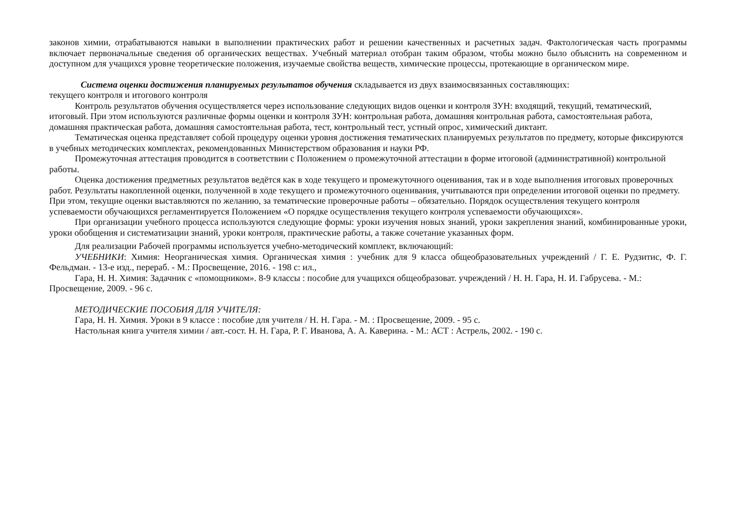законов химии, отрабатываются навыки в выполнении практических работ и решении качественных и расчетных задач. Фактологическая часть программы включает первоначальные сведения об органических веществах. Учебный материал отобран таким образом, чтобы можно было объяснить на современном и доступном для учащихся уровне теоретические положения, изучаемые свойства веществ, химические процессы, протекающие в органическом мире.
Система оценки достижения планируемых результатов обучения складывается из двух взаимосвязанных составляющих:
текущего контроля и итогового контроля
Контроль результатов обучения осуществляется через использование следующих видов оценки и контроля ЗУН: входящий, текущий, тематический, итоговый. При этом используются различные формы оценки и контроля ЗУН: контрольная работа, домашняя контрольная работа, самостоятельная работа, домашняя практическая работа, домашняя самостоятельная работа, тест, контрольный тест, устный опрос, химический диктант.
Тематическая оценка представляет собой процедуру оценки уровня достижения тематических планируемых результатов по предмету, которые фиксируются в учебных методических комплектах, рекомендованных Министерством образования и науки РФ.
Промежуточная аттестация проводится в соответствии с Положением о промежуточной аттестации в форме итоговой (административной) контрольной работы.
Оценка достижения предметных результатов ведётся как в ходе текущего и промежуточного оценивания, так и в ходе выполнения итоговых проверочных работ. Результаты накопленной оценки, полученной в ходе текущего и промежуточного оценивания, учитываются при определении итоговой оценки по предмету. При этом, текущие оценки выставляются по желанию, за тематические проверочные работы – обязательно. Порядок осуществления текущего контроля успеваемости обучающихся регламентируется Положением «О порядке осуществления текущего контроля успеваемости обучающихся».
При организации учебного процесса используются следующие формы: уроки изучения новых знаний, уроки закрепления знаний, комбинированные уроки, уроки обобщения и систематизации знаний, уроки контроля, практические работы, а также сочетание указанных форм.
Для реализации Рабочей программы используется учебно-методический комплект, включающий:
УЧЕБНИКИ: Химия: Неорганическая химия. Органическая химия : учебник для 9 класса общеобразовательных учреждений / Г. Е. Рудзитис, Ф. Г. Фельдман. - 13-е изд., перераб. - М.: Просвещение, 2016. - 198 с: ил.,
Гара, Н. Н. Химия: Задачник с «помощником». 8-9 классы : пособие для учащихся общеобразоват. учреждений / Н. Н. Гара, Н. И. Габрусева. - М.: Просвещение, 2009. - 96 с.
МЕТОДИЧЕСКИЕ ПОСОБИЯ ДЛЯ УЧИТЕЛЯ:
Гара, Н. Н. Химия. Уроки в 9 классе : пособие для учителя / Н. Н. Гара. - М. : Просвещение, 2009. - 95 с.
Настольная книга учителя химии / авт.-сост. Н. Н. Гара, Р. Г. Иванова, А. А. Каверина. - М.: АСТ : Астрель, 2002. - 190 с.